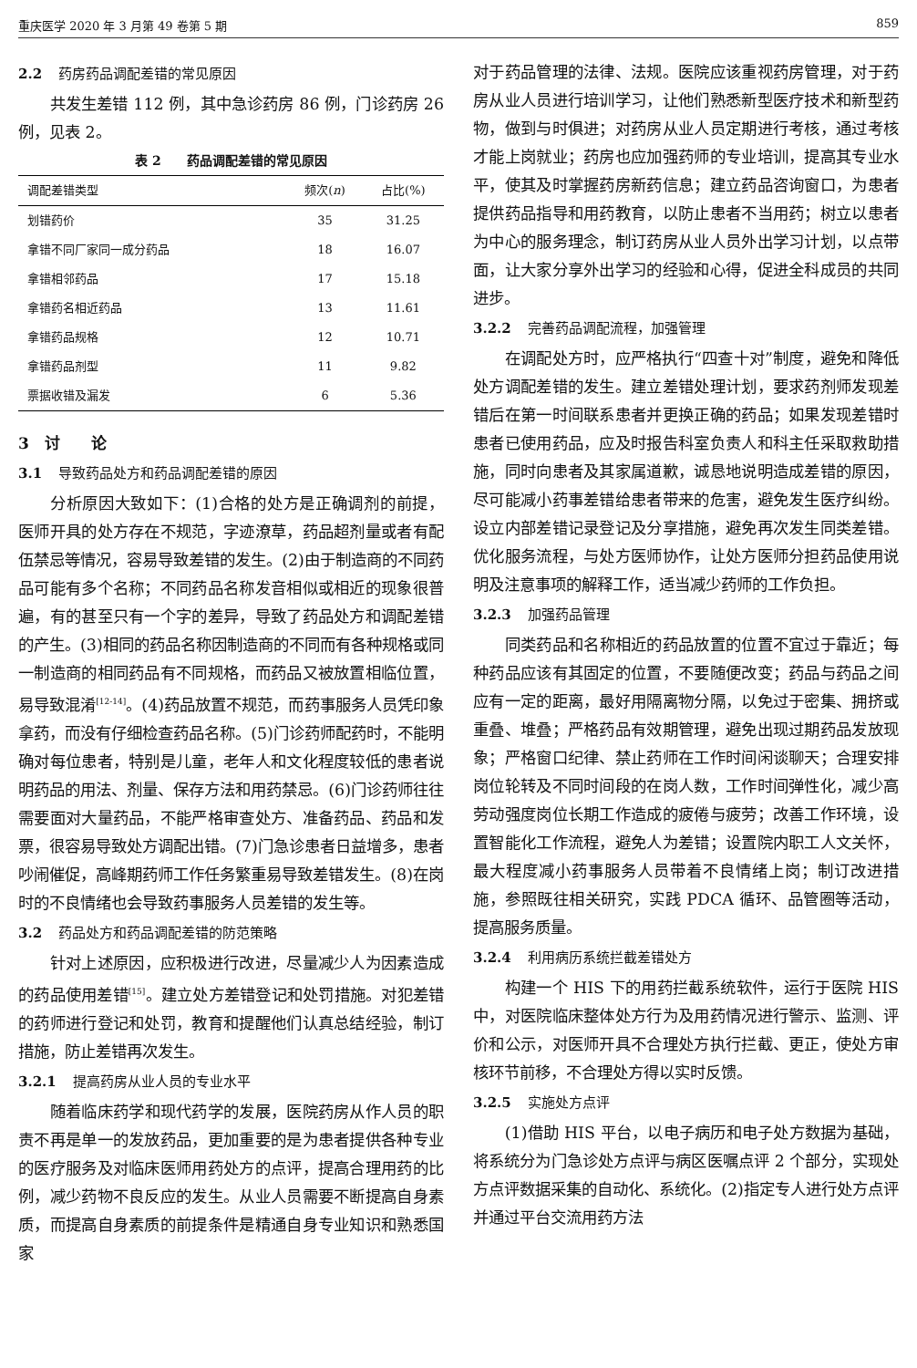重庆医学 2020 年 3 月第 49 卷第 5 期 859
2.2 药房药品调配差错的常见原因
共发生差错 112 例，其中急诊药房 86 例，门诊药房 26 例，见表 2。
表 2　　药品调配差错的常见原因
| 调配差错类型 | 频次( n ) | 占比(%) |
| --- | --- | --- |
| 划错药价 | 35 | 31.25 |
| 拿错不同厂家同一成分药品 | 18 | 16.07 |
| 拿错相邻药品 | 17 | 15.18 |
| 拿错药名相近药品 | 13 | 11.61 |
| 拿错药品规格 | 12 | 10.71 |
| 拿错药品剂型 | 11 | 9.82 |
| 票据收错及漏发 | 6 | 5.36 |
3　讨　　论
3.1 导致药品处方和药品调配差错的原因
分析原因大致如下：(1)合格的处方是正确调剂的前提，医师开具的处方存在不规范，字迹潦草，药品超剂量或者有配伍禁忌等情况，容易导致差错的发生。(2)由于制造商的不同药品可能有多个名称；不同药品名称发音相似或相近的现象很普遍，有的甚至只有一个字的差异，导致了药品处方和调配差错的产生。(3)相同的药品名称因制造商的不同而有各种规格或同一制造商的相同药品有不同规格，而药品又被放置相临位置，易导致混淆<sup>[12-14]</sup>。(4)药品放置不规范，而药事服务人员凭印象拿药，而没有仔细检查药品名称。(5)门诊药师配药时，不能明确对每位患者，特别是儿童，老年人和文化程度较低的患者说明药品的用法、剂量、保存方法和用药禁忌。(6)门诊药师往往需要面对大量药品，不能严格审查处方、准备药品、药品和发票，很容易导致处方调配出错。(7)门急诊患者日益增多，患者吵闹催促，高峰期药师工作任务繁重易导致差错发生。(8)在岗时的不良情绪也会导致药事服务人员差错的发生等。
3.2 药品处方和药品调配差错的防范策略
针对上述原因，应积极进行改进，尽量减少人为因素造成的药品使用差错<sup>[15]</sup>。建立处方差错登记和处罚措施。对犯差错的药师进行登记和处罚，教育和提醒他们认真总结经验，制订措施，防止差错再次发生。
3.2.1 提高药房从业人员的专业水平
随着临床药学和现代药学的发展，医院药房从作人员的职责不再是单一的发放药品，更加重要的是为患者提供各种专业的医疗服务及对临床医师用药处方的点评，提高合理用药的比例，减少药物不良反应的发生。从业人员需要不断提高自身素质，而提高自身素质的前提条件是精通自身专业知识和熟悉国家
对于药品管理的法律、法规。医院应该重视药房管理，对于药房从业人员进行培训学习，让他们熟悉新型医疗技术和新型药物，做到与时俱进；对药房从业人员定期进行考核，通过考核才能上岗就业；药房也应加强药师的专业培训，提高其专业水平，使其及时掌握药房新药信息；建立药品咨询窗口，为患者提供药品指导和用药教育，以防止患者不当用药；树立以患者为中心的服务理念，制订药房从业人员外出学习计划，以点带面，让大家分享外出学习的经验和心得，促进全科成员的共同进步。
3.2.2 完善药品调配流程，加强管理
在调配处方时，应严格执行“四查十对”制度，避免和降低处方调配差错的发生。建立差错处理计划，要求药剂师发现差错后在第一时间联系患者并更换正确的药品；如果发现差错时患者已使用药品，应及时报告科室负责人和科主任采取救助措施，同时向患者及其家属道歉，诚恳地说明造成差错的原因，尽可能减小药事差错给患者带来的危害，避免发生医疗纠纷。设立内部差错记录登记及分享措施，避免再次发生同类差错。优化服务流程，与处方医师协作，让处方医师分担药品使用说明及注意事项的解释工作，适当减少药师的工作负担。
3.2.3 加强药品管理
同类药品和名称相近的药品放置的位置不宜过于靠近；每种药品应该有其固定的位置，不要随便改变；药品与药品之间应有一定的距离，最好用隔离物分隔，以免过于密集、拥挤或重叠、堆叠；严格药品有效期管理，避免出现过期药品发放现象；严格窗口纪律、禁止药师在工作时间闲谈聊天；合理安排岗位轮转及不同时间段的在岗人数，工作时间弹性化，减少高劳动强度岗位长期工作造成的疲倦与疲劳；改善工作环境，设置智能化工作流程，避免人为差错；设置院内职工人文关怀，最大程度减小药事服务人员带着不良情绪上岗；制订改进措施，参照既往相关研究，实践 PDCA 循环、品管圈等活动，提高服务质量。
3.2.4 利用病历系统拦截差错处方
构建一个 HIS 下的用药拦截系统软件，运行于医院 HIS 中，对医院临床整体处方行为及用药情况进行警示、监测、评价和公示，对医师开具不合理处方执行拦截、更正，使处方审核环节前移，不合理处方得以实时反馈。
3.2.5 实施处方点评
(1)借助 HIS 平台，以电子病历和电子处方数据为基础，将系统分为门急诊处方点评与病区医嘱点评 2 个部分，实现处方点评数据采集的自动化、系统化。(2)指定专人进行处方点评并通过平台交流用药方法